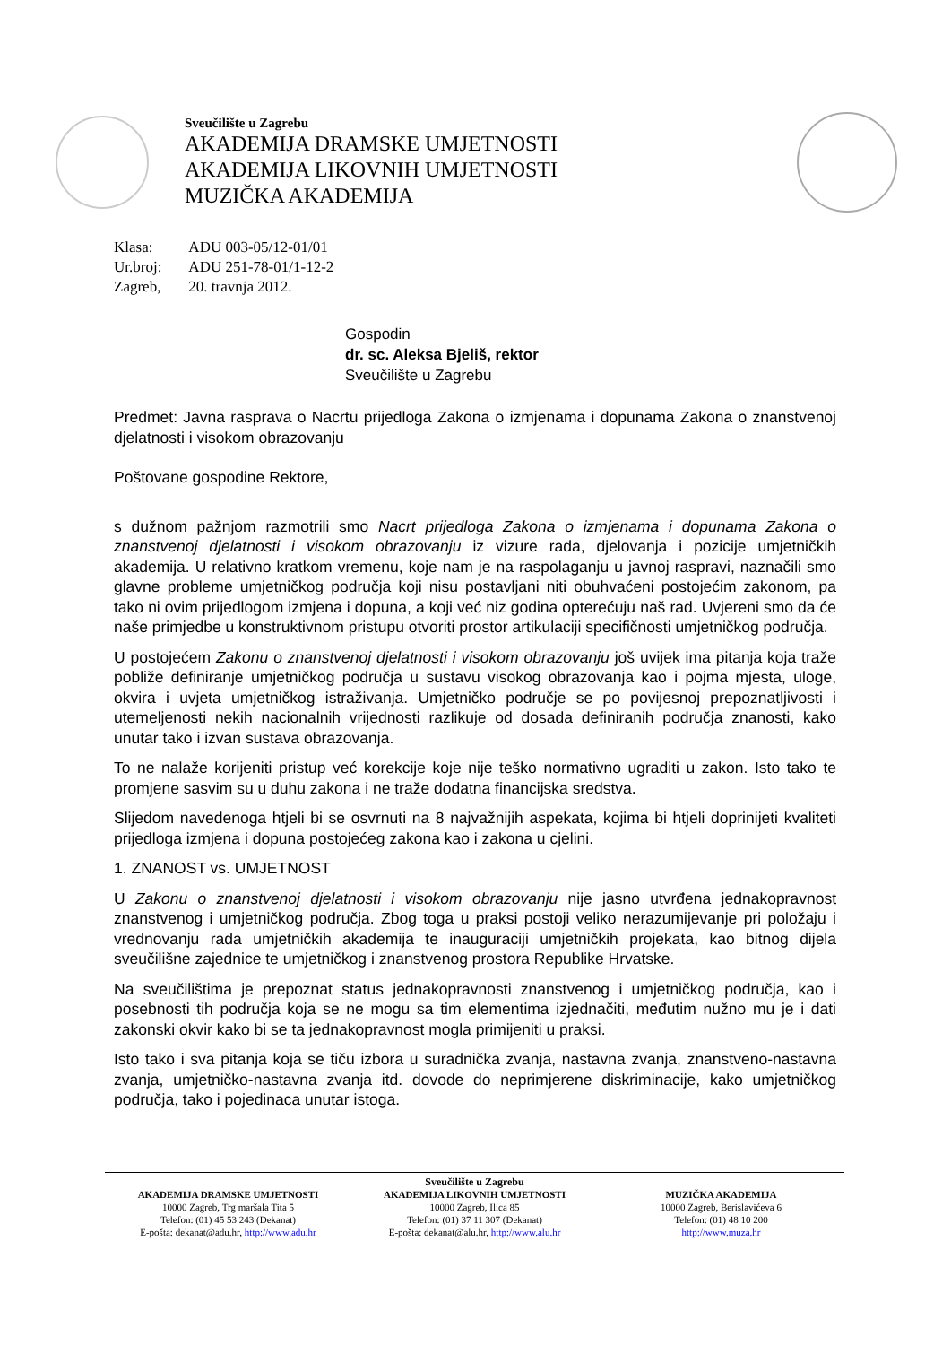Sveučilište u Zagrebu
AKADEMIJA DRAMSKE UMJETNOSTI
AKADEMIJA LIKOVNIH UMJETNOSTI
MUZIČKA AKADEMIJA
| Klasa: | ADU 003-05/12-01/01 |
| Ur.broj: | ADU 251-78-01/1-12-2 |
| Zagreb, | 20. travnja 2012. |
Gospodin
dr. sc. Aleksa Bjeliš, rektor
Sveučilište u Zagrebu
Predmet: Javna rasprava o Nacrtu prijedloga Zakona o izmjenama i dopunama Zakona o znanstvenoj djelatnosti i visokom obrazovanju
Poštovane gospodine Rektore,
s dužnom pažnjom razmotrili smo Nacrt prijedloga Zakona o izmjenama i dopunama Zakona o znanstvenoj djelatnosti i visokom obrazovanju iz vizure rada, djelovanja i pozicije umjetničkih akademija. U relativno kratkom vremenu, koje nam je na raspolaganju u javnoj raspravi, naznačili smo glavne probleme umjetničkog područja koji nisu postavljani niti obuhvaćeni postojećim zakonom, pa tako ni ovim prijedlogom izmjena i dopuna, a koji već niz godina opterećuju naš rad. Uvjereni smo da će naše primjedbe u konstruktivnom pristupu otvoriti prostor artikulaciji specifičnosti umjetničkog područja.
U postojećem Zakonu o znanstvenoj djelatnosti i visokom obrazovanju još uvijek ima pitanja koja traže pobliže definiranje umjetničkog područja u sustavu visokog obrazovanja kao i pojma mjesta, uloge, okvira i uvjeta umjetničkog istraživanja. Umjetničko područje se po povijesnoj prepoznatljivosti i utemeljenosti nekih nacionalnih vrijednosti razlikuje od dosada definiranih područja znanosti, kako unutar tako i izvan sustava obrazovanja.
To ne nalaže korijeniti pristup već korekcije koje nije teško normativno ugraditi u zakon. Isto tako te promjene sasvim su u duhu zakona i ne traže dodatna financijska sredstva.
Slijedom navedenoga htjeli bi se osvrnuti na 8 najvažnijih aspekata, kojima bi htjeli doprinijeti kvaliteti prijedloga izmjena i dopuna postojećeg zakona kao i zakona u cjelini.
1. ZNANOST vs. UMJETNOST
U Zakonu o znanstvenoj djelatnosti i visokom obrazovanju nije jasno utvrđena jednakopravnost znanstvenog i umjetničkog područja. Zbog toga u praksi postoji veliko nerazumijevanje pri položaju i vrednovanju rada umjetničkih akademija te inauguraciji umjetničkih projekata, kao bitnog dijela sveučilišne zajednice te umjetničkog i znanstvenog prostora Republike Hrvatske.
Na sveučilištima je prepoznat status jednakopravnosti znanstvenog i umjetničkog područja, kao i posebnosti tih područja koja se ne mogu sa tim elementima izjednačiti, međutim nužno mu je i dati zakonski okvir kako bi se ta jednakopravnost mogla primijeniti u praksi.
Isto tako i sva pitanja koja se tiču izbora u suradnička zvanja, nastavna zvanja, znanstveno-nastavna zvanja, umjetničko-nastavna zvanja itd. dovode do neprimjerene diskriminacije, kako umjetničkog područja, tako i pojedinaca unutar istoga.
Sveučilište u Zagrebu
AKADEMIJA DRAMSKE UMJETNOSTI
10000 Zagreb, Trg maršala Tita 5
Telefon: (01) 45 53 243 (Dekanat)
E-pošta: dekanat@adu.hr, http://www.adu.hr
AKADEMIJA LIKOVNIH UMJETNOSTI
10000 Zagreb, Ilica 85
Telefon: (01) 37 11 307 (Dekanat)
E-pošta: dekanat@alu.hr, http://www.alu.hr
MUZIČKA AKADEMIJA
10000 Zagreb, Berislavićeva 6
Telefon: (01) 48 10 200
http://www.muza.hr